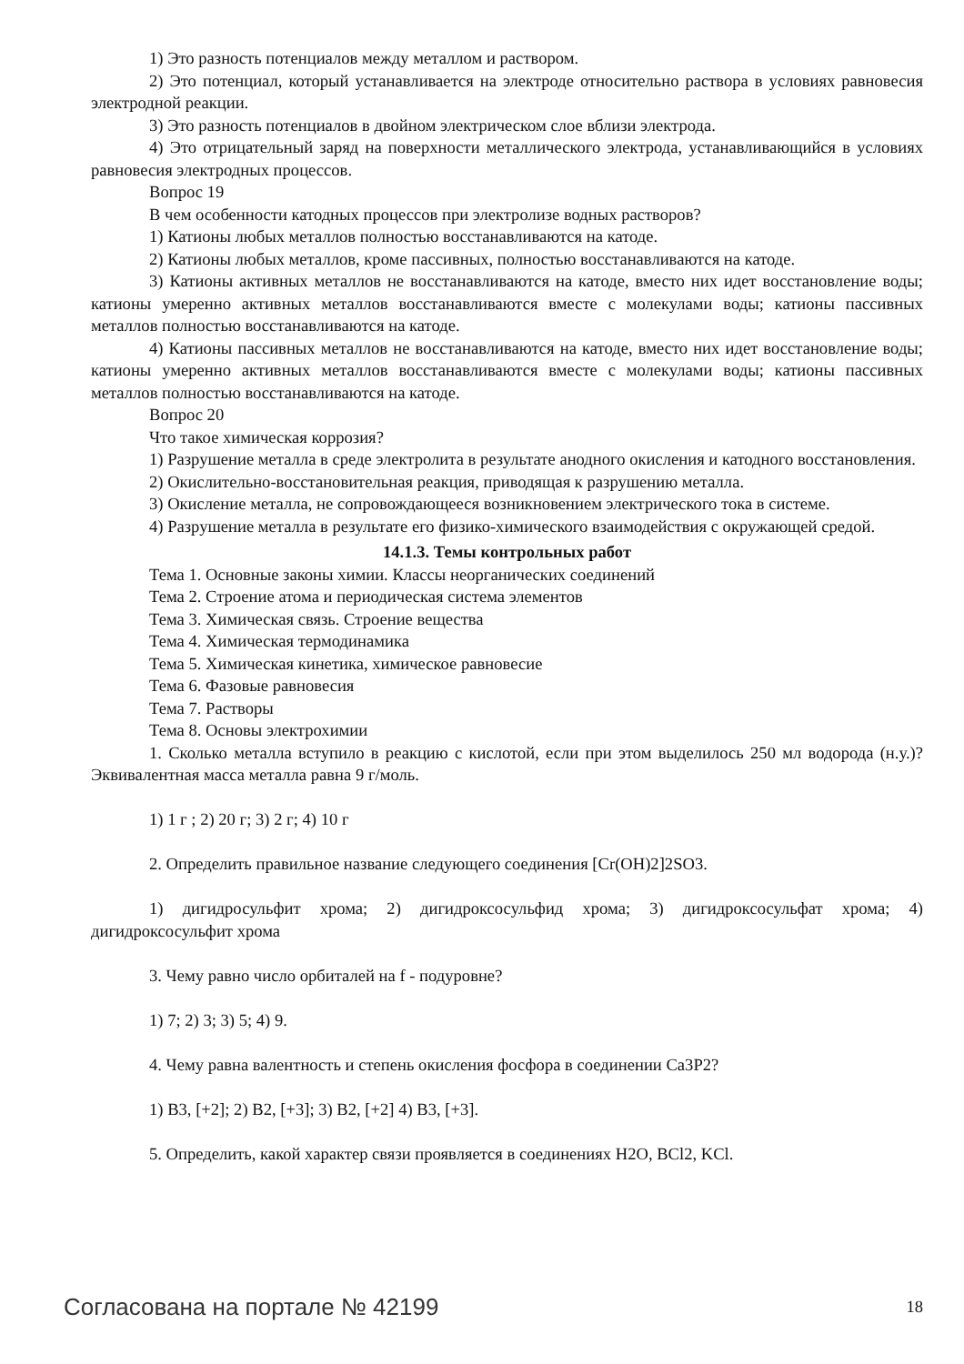1) Это разность потенциалов между металлом и раствором.
2) Это потенциал, который устанавливается на электроде относительно раствора в условиях равновесия электродной реакции.
3) Это разность потенциалов в двойном электрическом слое вблизи электрода.
4) Это отрицательный заряд на поверхности металлического электрода, устанавливающийся в условиях равновесия электродных процессов.
Вопрос 19
В чем особенности катодных процессов при электролизе водных растворов?
1) Катионы любых металлов полностью восстанавливаются на катоде.
2) Катионы любых металлов, кроме пассивных, полностью восстанавливаются на катоде.
3) Катионы активных металлов не восстанавливаются на катоде, вместо них идет восстановление воды; катионы умеренно активных металлов восстанавливаются вместе с молекулами воды; катионы пассивных металлов полностью восстанавливаются на катоде.
4) Катионы пассивных металлов не восстанавливаются на катоде, вместо них идет восстановление воды; катионы умеренно активных металлов восстанавливаются вместе с молекулами воды; катионы пассивных металлов полностью восстанавливаются на катоде.
Вопрос 20
Что такое химическая коррозия?
1) Разрушение металла в среде электролита в результате анодного окисления и катодного восстановления.
2) Окислительно-восстановительная реакция, приводящая к разрушению металла.
3) Окисление металла, не сопровождающееся возникновением электрического тока в системе.
4) Разрушение металла в результате его физико-химического взаимодействия с окружающей средой.
14.1.3. Темы контрольных работ
Тема 1. Основные законы химии. Классы неорганических соединений
Тема 2. Строение атома и периодическая система элементов
Тема 3. Химическая связь. Строение вещества
Тема 4. Химическая термодинамика
Тема 5. Химическая кинетика, химическое равновесие
Тема 6. Фазовые равновесия
Тема 7. Растворы
Тема 8. Основы электрохимии
1. Сколько металла вступило в реакцию с кислотой, если при этом выделилось 250 мл водорода (н.у.)? Эквивалентная масса металла равна 9 г/моль.
1) 1 г ; 2) 20 г; 3) 2 г; 4) 10 г
2. Определить правильное название следующего соединения [Cr(OH)2]2SO3.
1) дигидросульфит хрома; 2) дигидроксосульфид хрома; 3) дигидроксосульфат хрома; 4) дигидроксосульфит хрома
3. Чему равно число орбиталей на f - подуровне?
1) 7; 2) 3; 3) 5; 4) 9.
4. Чему равна валентность и степень окисления фосфора в соединении Ca3P2?
1) B3, [+2]; 2) B2, [+3]; 3) B2, [+2] 4) B3, [+3].
5. Определить, какой характер связи проявляется в соединениях H2O, BCl2, KCl.
Согласована на портале № 42199 18